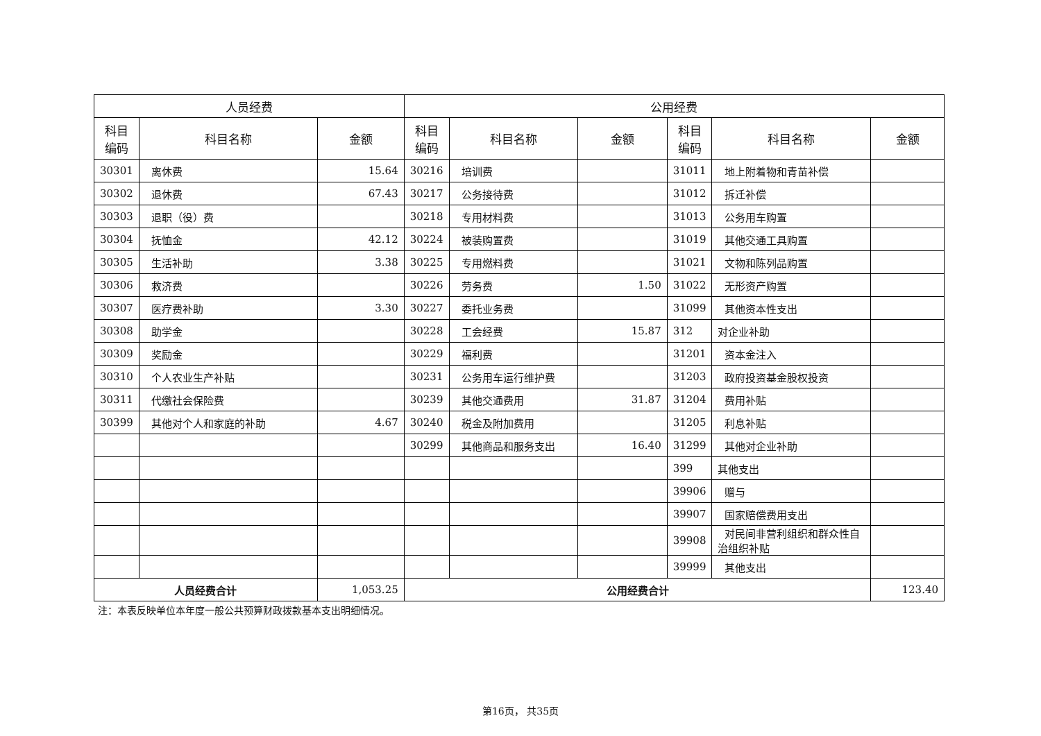| 人员经费 | | | 公用经费 | | | | | |
| --- | --- | --- | --- | --- | --- | --- | --- | --- |
| 科目 编码 | 科目名称 | 金额 | 科目 编码 | 科目名称 | 金额 | 科目 编码 | 科目名称 | 金额 |
| 30301 | 离休费 | 15.64 | 30216 | 培训费 | | 31011 | 地上附着物和青苗补偿 | |
| 30302 | 退休费 | 67.43 | 30217 | 公务接待费 | | 31012 | 拆迁补偿 | |
| 30303 | 退职（役）费 | | 30218 | 专用材料费 | | 31013 | 公务用车购置 | |
| 30304 | 抚恤金 | 42.12 | 30224 | 被装购置费 | | 31019 | 其他交通工具购置 | |
| 30305 | 生活补助 | 3.38 | 30225 | 专用燃料费 | | 31021 | 文物和陈列品购置 | |
| 30306 | 救济费 | | 30226 | 劳务费 | 1.50 | 31022 | 无形资产购置 | |
| 30307 | 医疗费补助 | 3.30 | 30227 | 委托业务费 | | 31099 | 其他资本性支出 | |
| 30308 | 助学金 | | 30228 | 工会经费 | 15.87 | 312 | 对企业补助 | |
| 30309 | 奖励金 | | 30229 | 福利费 | | 31201 | 资本金注入 | |
| 30310 | 个人农业生产补贴 | | 30231 | 公务用车运行维护费 | | 31203 | 政府投资基金股权投资 | |
| 30311 | 代缴社会保险费 | | 30239 | 其他交通费用 | 31.87 | 31204 | 费用补贴 | |
| 30399 | 其他对个人和家庭的补助 | 4.67 | 30240 | 税金及附加费用 | | 31205 | 利息补贴 | |
| | | | 30299 | 其他商品和服务支出 | 16.40 | 31299 | 其他对企业补助 | |
| | | | | | | 399 | 其他支出 | |
| | | | | | | 39906 | 赠与 | |
| | | | | | | 39907 | 国家赔偿费用支出 | |
| | | | | | | 39908 | 对民间非营利组织和群众性自治组织补贴 | |
| | | | | | | 39999 | 其他支出 | |
| 人员经费合计 | | 1,053.25 | 公用经费合计 | | | | | 123.40 |
注：本表反映单位本年度一般公共预算财政拨款基本支出明细情况。
第16页， 共35页